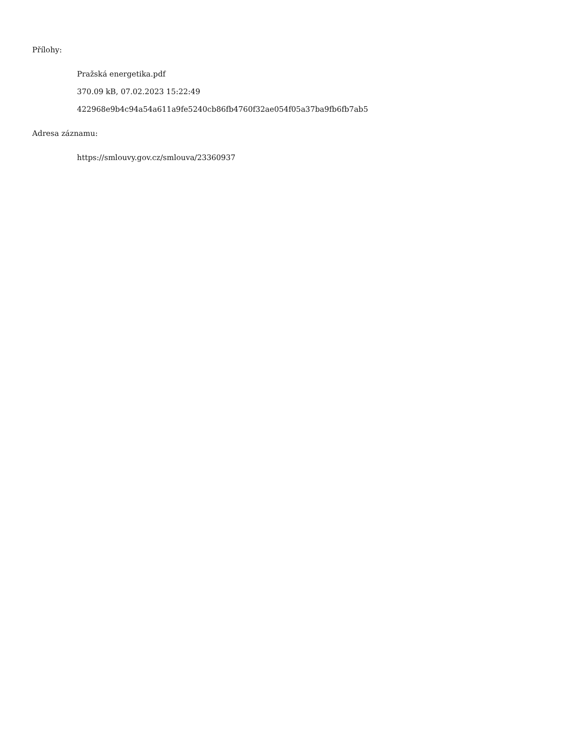Přílohy:
Pražská energetika.pdf
370.09 kB, 07.02.2023 15:22:49
422968e9b4c94a54a611a9fe5240cb86fb4760f32ae054f05a37ba9fb6fb7ab5
Adresa záznamu:
https://smlouvy.gov.cz/smlouva/23360937